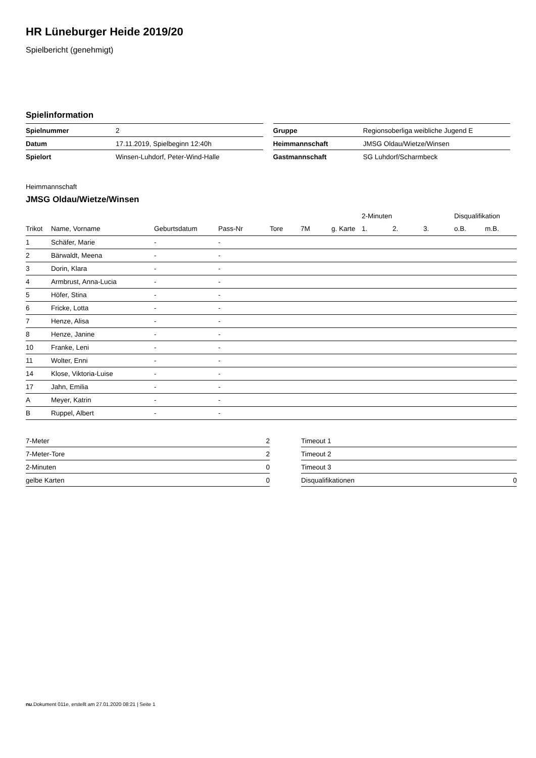HR Lüneburger Heide 2019/20
Spielbericht (genehmigt)
Spielinformation
| Spielnummer | 2 |
| Datum | 17.11.2019, Spielbeginn 12:40h |
| Spielort | Winsen-Luhdorf, Peter-Wind-Halle |
| Gruppe | Regionsoberliga weibliche Jugend E |
| Heimmannschaft | JMSG Oldau/Wietze/Winsen |
| Gastmannschaft | SG Luhdorf/Scharmbeck |
Heimmannschaft
JMSG Oldau/Wietze/Winsen
| | | | | | | | 2-Minuten | | | Disqualifikation | |
| --- | --- | --- | --- | --- | --- | --- | --- | --- | --- | --- | --- |
| Trikot | Name, Vorname | Geburtsdatum | Pass-Nr | Tore | 7M | g. Karte | 1. | 2. | 3. | o.B. | m.B. |
| 1 | Schäfer, Marie | - | - | | | | | | | | |
| 2 | Bärwaldt, Meena | - | - | | | | | | | | |
| 3 | Dorin, Klara | - | - | | | | | | | | |
| 4 | Armbrust, Anna-Lucia | - | - | | | | | | | | |
| 5 | Höfer, Stina | - | - | | | | | | | | |
| 6 | Fricke, Lotta | - | - | | | | | | | | |
| 7 | Henze, Alisa | - | - | | | | | | | | |
| 8 | Henze, Janine | - | - | | | | | | | | |
| 10 | Franke, Leni | - | - | | | | | | | | |
| 11 | Wolter, Enni | - | - | | | | | | | | |
| 14 | Klose, Viktoria-Luise | - | - | | | | | | | | |
| 17 | Jahn, Emilia | - | - | | | | | | | | |
| A | Meyer, Katrin | - | - | | | | | | | | |
| B | Ruppel, Albert | - | - | | | | | | | | |
| 7-Meter | 2 |
| 7-Meter-Tore | 2 |
| 2-Minuten | 0 |
| gelbe Karten | 0 |
| Timeout 1 | |
| Timeout 2 | |
| Timeout 3 | |
| Disqualifikationen | 0 |
nu.Dokument 011e, erstellt am 27.01.2020 08:21 | Seite 1